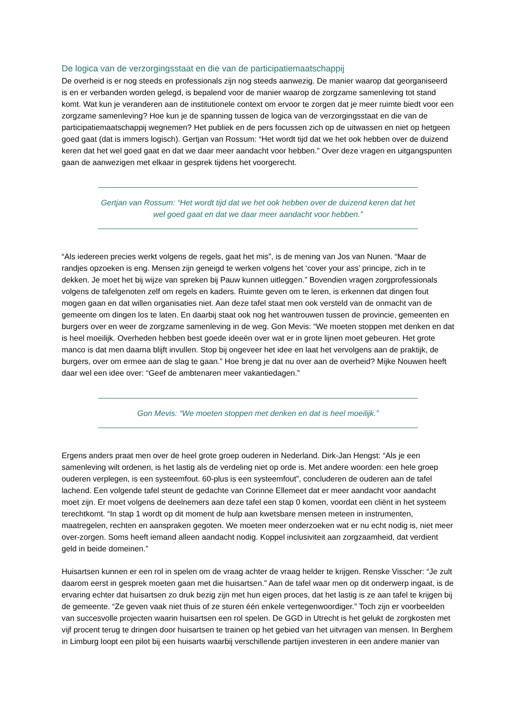De logica van de verzorgingsstaat en die van de participatiemaatschappij
De overheid is er nog steeds en professionals zijn nog steeds aanwezig. De manier waarop dat georganiseerd is en er verbanden worden gelegd, is bepalend voor de manier waarop de zorgzame samenleving tot stand komt. Wat kun je veranderen aan de institutionele context om ervoor te zorgen dat je meer ruimte biedt voor een zorgzame samenleving? Hoe kun je de spanning tussen de logica van de verzorgingsstaat en die van de participatiemaatschappij wegnemen? Het publiek en de pers focussen zich op de uitwassen en niet op hetgeen goed gaat (dat is immers logisch). Gertjan van Rossum: “Het wordt tijd dat we het ook hebben over de duizend keren dat het wel goed gaat en dat we daar meer aandacht voor hebben.” Over deze vragen en uitgangspunten gaan de aanwezigen met elkaar in gesprek tijdens het voorgerecht.
Gertjan van Rossum: “Het wordt tijd dat we het ook hebben over de duizend keren dat het wel goed gaat en dat we daar meer aandacht voor hebben.”
“Als iedereen precies werkt volgens de regels, gaat het mis”, is de mening van Jos van Nunen. “Maar de randjes opzoeken is eng. Mensen zijn geneigd te werken volgens het ‘cover your ass’ principe, zich in te dekken. Je moet het bij wijze van spreken bij Pauw kunnen uitleggen.” Bovendien vragen zorgprofessionals volgens de tafelgenoten zelf om regels en kaders. Ruimte geven om te leren, is erkennen dat dingen fout mogen gaan en dat willen organisaties niet. Aan deze tafel staat men ook versteld van de onmacht van de gemeente om dingen los te laten. En daarbij staat ook nog het wantrouwen tussen de provincie, gemeenten en burgers over en weer de zorgzame samenleving in de weg. Gon Mevis: “We moeten stoppen met denken en dat is heel moeilijk. Overheden hebben best goede ideeën over wat er in grote lijnen moet gebeuren. Het grote manco is dat men daarna blijft invullen. Stop bij ongeveer het idee en laat het vervolgens aan de praktijk, de burgers, over om ermee aan de slag te gaan.” Hoe breng je dat nu over aan de overheid? Mijke Nouwen heeft daar wel een idee over: “Geef de ambtenaren meer vakantiedagen.”
Gon Mevis: “We moeten stoppen met denken en dat is heel moeilijk.”
Ergens anders praat men over de heel grote groep ouderen in Nederland. Dirk-Jan Hengst: “Als je een samenleving wilt ordenen, is het lastig als de verdeling niet op orde is. Met andere woorden: een hele groep ouderen verplegen, is een systeemfout. 60-plus is een systeemfout”, concluderen de ouderen aan de tafel lachend. Een volgende tafel steunt de gedachte van Corinne Ellemeet dat er meer aandacht voor aandacht moet zijn. Er moet volgens de deelnemers aan deze tafel een stap 0 komen, voordat een cliënt in het systeem terechtkomt. “In stap 1 wordt op dit moment de hulp aan kwetsbare mensen meteen in instrumenten, maatregelen, rechten en aanspraken gegoten. We moeten meer onderzoeken wat er nu echt nodig is, niet meer over-zorgen. Soms heeft iemand alleen aandacht nodig. Koppel inclusiviteit aan zorgzaamheid, dat verdient geld in beide domeinen.”
Huisartsen kunnen er een rol in spelen om de vraag achter de vraag helder te krijgen. Renske Visscher: “Je zult daarom eerst in gesprek moeten gaan met die huisartsen.” Aan de tafel waar men op dit onderwerp ingaat, is de ervaring echter dat huisartsen zo druk bezig zijn met hun eigen proces, dat het lastig is ze aan tafel te krijgen bij de gemeente. “Ze geven vaak niet thuis of ze sturen één enkele vertegenwoordiger.” Toch zijn er voorbeelden van succesvolle projecten waarin huisartsen een rol spelen. De GGD in Utrecht is het gelukt de zorgkosten met vijf procent terug te dringen door huisartsen te trainen op het gebied van het uitvragen van mensen. In Berghem in Limburg loopt een pilot bij een huisarts waarbij verschillende partijen investeren in een andere manier van